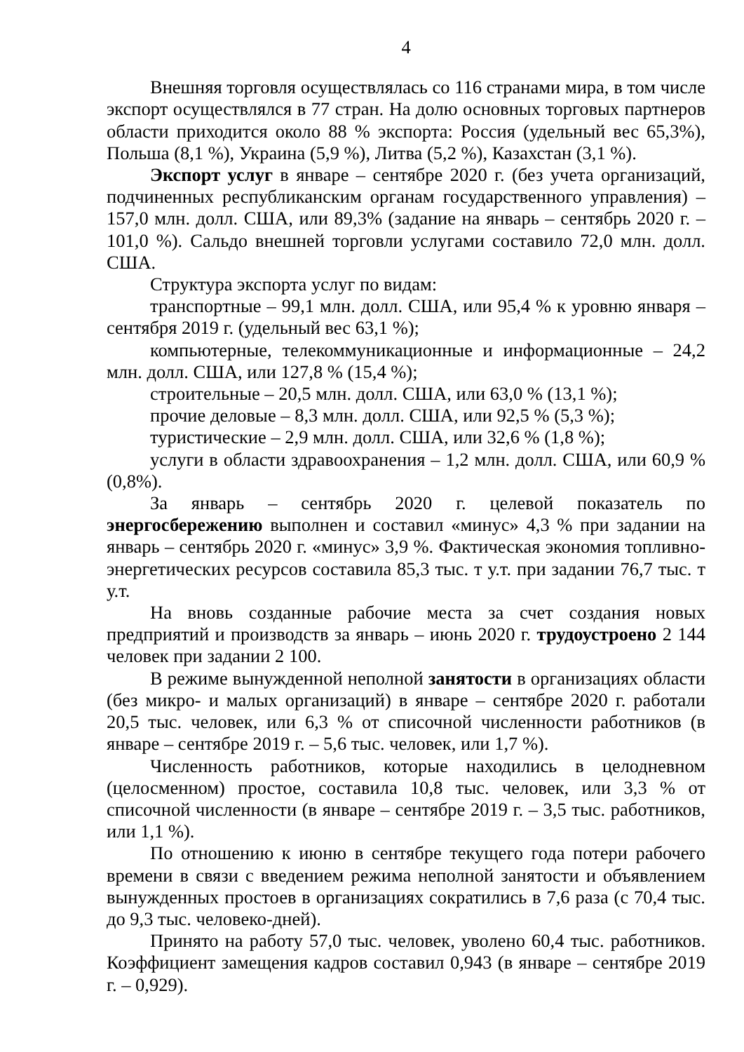4
Внешняя торговля осуществлялась со 116 странами мира, в том числе экспорт осуществлялся в 77 стран. На долю основных торговых партнеров области приходится около 88 % экспорта: Россия (удельный вес 65,3%), Польша (8,1 %), Украина (5,9 %), Литва (5,2 %), Казахстан (3,1 %).
Экспорт услуг в январе – сентябре 2020 г. (без учета организаций, подчиненных республиканским органам государственного управления) – 157,0 млн. долл. США, или 89,3% (задание на январь – сентябрь 2020 г. – 101,0 %). Сальдо внешней торговли услугами составило 72,0 млн. долл. США.
Структура экспорта услуг по видам:
транспортные – 99,1 млн. долл. США, или 95,4 % к уровню января – сентября 2019 г. (удельный вес 63,1 %);
компьютерные, телекоммуникационные и информационные – 24,2 млн. долл. США, или 127,8 % (15,4 %);
строительные – 20,5 млн. долл. США, или 63,0 % (13,1 %);
прочие деловые – 8,3 млн. долл. США, или 92,5 % (5,3 %);
туристические – 2,9 млн. долл. США, или 32,6 % (1,8 %);
услуги в области здравоохранения – 1,2 млн. долл. США, или 60,9 % (0,8%).
За январь – сентябрь 2020 г. целевой показатель по энергосбережению выполнен и составил «минус» 4,3 % при задании на январь – сентябрь 2020 г. «минус» 3,9 %. Фактическая экономия топливно-энергетических ресурсов составила 85,3 тыс. т у.т. при задании 76,7 тыс. т у.т.
На вновь созданные рабочие места за счет создания новых предприятий и производств за январь – июнь 2020 г. трудоустроено 2 144 человек при задании 2 100.
В режиме вынужденной неполной занятости в организациях области (без микро- и малых организаций) в январе – сентябре 2020 г. работали 20,5 тыс. человек, или 6,3 % от списочной численности работников (в январе – сентябре 2019 г. – 5,6 тыс. человек, или 1,7 %).
Численность работников, которые находились в целодневном (целосменном) простое, составила 10,8 тыс. человек, или 3,3 % от списочной численности (в январе – сентябре 2019 г. – 3,5 тыс. работников, или 1,1 %).
По отношению к июню в сентябре текущего года потери рабочего времени в связи с введением режима неполной занятости и объявлением вынужденных простоев в организациях сократились в 7,6 раза (с 70,4 тыс. до 9,3 тыс. человеко-дней).
Принято на работу 57,0 тыс. человек, уволено 60,4 тыс. работников. Коэффициент замещения кадров составил 0,943 (в январе – сентябре 2019 г. – 0,929).